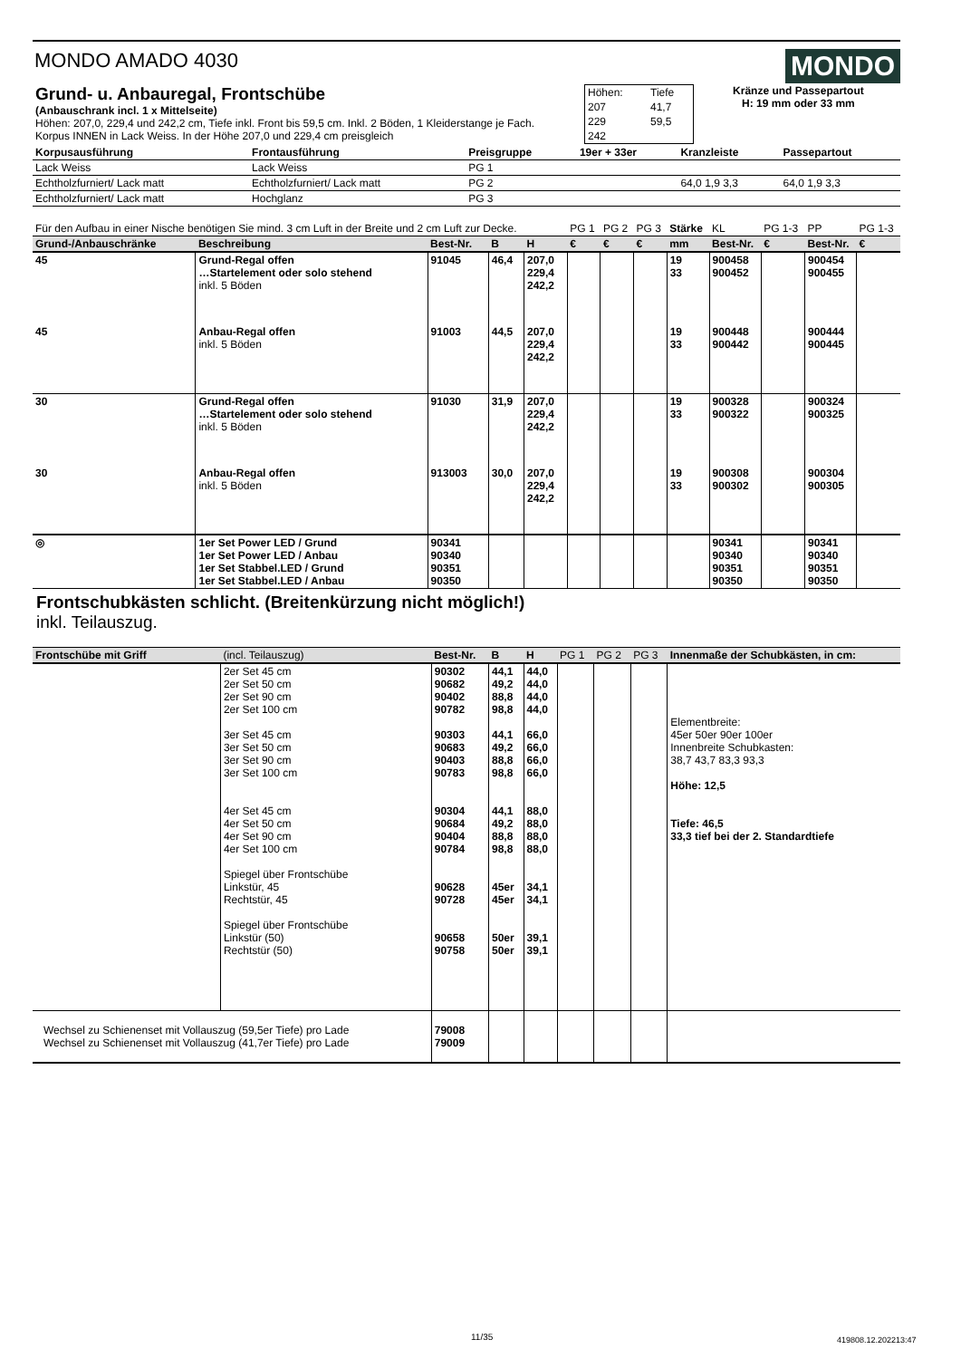MONDO AMADO 4030
MONDO
| Grund- u. Anbauregal, Frontschübe (Anbauschrank incl. 1 x Mittelseite) Höhen: 207,0, 229,4 und 242,2 cm, Tiefe inkl. Front bis 59,5 cm. Inkl. 2 Böden, 1 Kleiderstange je Fach. Korpus INNEN in Lack Weiss. In der Höhe 207,0 und 229,4 cm preisgleich | / Höhen: / Tiefe / / 207 / 41,7 / / 229 / 59,5 / / 242 / / | Kränze und Passepartout H: 19 mm oder 33 mm |
| Korpusausführung | Frontausführung | Preisgruppe | 19er + 33er | Kranzleiste | Passepartout |
| Lack Weiss | Lack Weiss | PG 1 | | | |
| Echtholzfurniert/ Lack matt | Echtholzfurniert/ Lack matt | PG 2 | | 64,0 1,9 3,3 | 64,0 1,9 3,3 |
| Echtholzfurniert/ Lack matt | Hochglanz | PG 3 | | | |
| Für den Aufbau in einer Nische benötigen Sie mind. 3 cm Luft in der Breite und 2 cm Luft zur Decke. | | | | | PG 1 | PG 2 | PG 3 | Stärke | KL | PG 1-3 | PP | PG 1-3 |
| Grund-/Anbauschränke | Beschreibung | Best-Nr. | B | H | € | € | € | mm | Best-Nr. | € | Best-Nr. | € |
| 45 | Grund-Regal offen …Startelement oder solo stehend inkl. 5 Böden | 91045 | 46,4 | 207,0 229,4 242,2 | | | | 19 33 | 900458 900452 | | 900454 900455 | |
| 45 | Anbau-Regal offen inkl. 5 Böden | 91003 | 44,5 | 207,0 229,4 242,2 | | | | 19 33 | 900448 900442 | | 900444 900445 | |
| 30 | Grund-Regal offen …Startelement oder solo stehend inkl. 5 Böden | 91030 | 31,9 | 207,0 229,4 242,2 | | | | 19 33 | 900328 900322 | | 900324 900325 | |
| 30 | Anbau-Regal offen inkl. 5 Böden | 913003 | 30,0 | 207,0 229,4 242,2 | | | | 19 33 | 900308 900302 | | 900304 900305 | |
| ◎ | 1er Set Power LED / Grund 1er Set Power LED / Anbau 1er Set Stabbel.LED / Grund 1er Set Stabbel.LED / Anbau | 90341 90340 90351 90350 | | | | | | | 90341 90340 90351 90350 | | 90341 90340 90351 90350 | |
Frontschubkästen schlicht. (Breitenkürzung nicht möglich!)
inkl. Teilauszug.
| Frontschübe mit Griff | (incl. Teilauszug) | Best-Nr. | B | H | PG 1 | PG 2 | PG 3 | Innenmaße der Schubkästen, in cm: |
| | 2er Set 45 cm 2er Set 50 cm 2er Set 90 cm 2er Set 100 cm 3er Set 45 cm 3er Set 50 cm 3er Set 90 cm 3er Set 100 cm 4er Set 45 cm 4er Set 50 cm 4er Set 90 cm 4er Set 100 cm Spiegel über Frontschübe Linkstür, 45 Rechtstür, 45 Spiegel über Frontschübe Linkstür (50) Rechtstür (50) | 90302 90682 90402 90782 90303 90683 90403 90783 90304 90684 90404 90784 90628 90728 90658 90758 | 44,1 49,2 88,8 98,8 44,1 49,2 88,8 98,8 44,1 49,2 88,8 98,8 45er 45er 50er 50er | 44,0 44,0 44,0 44,0 66,0 66,0 66,0 66,0 88,0 88,0 88,0 88,0 34,1 34,1 39,1 39,1 | | | | Elementbreite: 45er 50er 90er 100er Innenbreite Schubkasten: 38,7 43,7 83,3 93,3 Höhe: 12,5 Tiefe: 46,5 33,3 tief bei der 2. Standardtiefe |
| Wechsel zu Schienenset mit Vollauszug (59,5er Tiefe) pro Lade Wechsel zu Schienenset mit Vollauszug (41,7er Tiefe) pro Lade | | 79008 79009 | | | | | | |
11/35 419808.12.202213:47